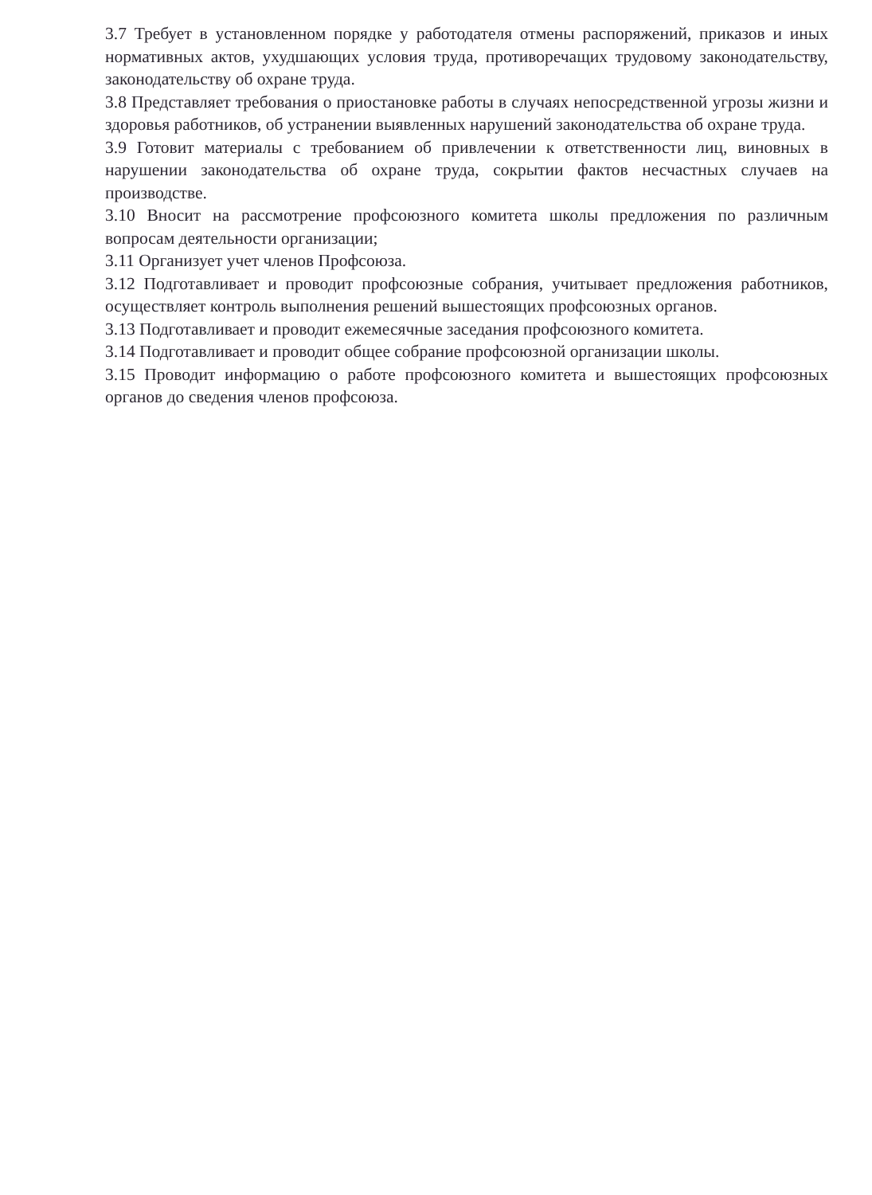3.7 Требует в установленном порядке у работодателя отмены распоряжений, приказов и иных нормативных актов, ухудшающих условия труда, противоречащих трудовому законодательству, законодательству об охране труда.
3.8 Представляет требования о приостановке работы в случаях непосредственной угрозы жизни и здоровья работников, об устранении выявленных нарушений законодательства об охране труда.
3.9 Готовит материалы с требованием об привлечении к ответственности лиц, виновных в нарушении законодательства об охране труда, сокрытии фактов несчастных случаев на производстве.
3.10 Вносит на рассмотрение профсоюзного комитета школы предложения по различным вопросам деятельности организации;
3.11 Организует учет членов Профсоюза.
3.12 Подготавливает и проводит профсоюзные собрания, учитывает предложения работников, осуществляет контроль выполнения решений вышестоящих профсоюзных органов.
3.13 Подготавливает и проводит ежемесячные заседания профсоюзного комитета.
3.14 Подготавливает и проводит общее собрание профсоюзной организации школы.
3.15 Проводит информацию о работе профсоюзного комитета и вышестоящих профсоюзных органов до сведения членов профсоюза.